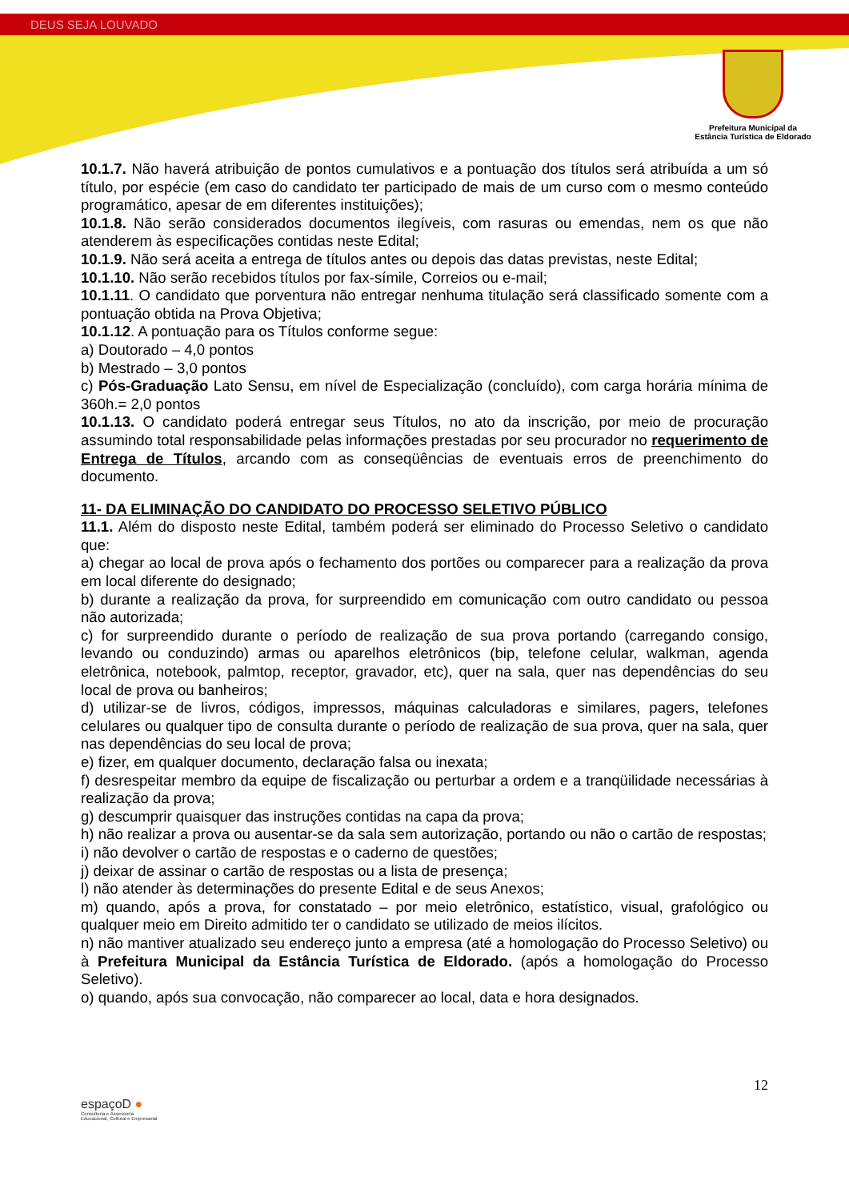DEUS SEJA LOUVADO
Prefeitura Municipal da
Estância Turística de Eldorado
10.1.7. Não haverá atribuição de pontos cumulativos e a pontuação dos títulos será atribuída a um só título, por espécie (em caso do candidato ter participado de mais de um curso com o mesmo conteúdo programático, apesar de em diferentes instituições);
10.1.8. Não serão considerados documentos ilegíveis, com rasuras ou emendas, nem os que não atenderem às especificações contidas neste Edital;
10.1.9. Não será aceita a entrega de títulos antes ou depois das datas previstas, neste Edital;
10.1.10. Não serão recebidos títulos por fax-símile, Correios ou e-mail;
10.1.11. O candidato que porventura não entregar nenhuma titulação será classificado somente com a pontuação obtida na Prova Objetiva;
10.1.12. A pontuação para os Títulos conforme segue:
a) Doutorado – 4,0 pontos
b) Mestrado – 3,0 pontos
c) Pós-Graduação Lato Sensu, em nível de Especialização (concluído), com carga horária mínima de 360h.= 2,0 pontos
10.1.13. O candidato poderá entregar seus Títulos, no ato da inscrição, por meio de procuração assumindo total responsabilidade pelas informações prestadas por seu procurador no requerimento de Entrega de Títulos, arcando com as conseqüências de eventuais erros de preenchimento do documento.
11- DA ELIMINAÇÃO DO CANDIDATO DO PROCESSO SELETIVO PÚBLICO
11.1. Além do disposto neste Edital, também poderá ser eliminado do Processo Seletivo o candidato que:
a) chegar ao local de prova após o fechamento dos portões ou comparecer para a realização da prova em local diferente do designado;
b) durante a realização da prova, for surpreendido em comunicação com outro candidato ou pessoa não autorizada;
c) for surpreendido durante o período de realização de sua prova portando (carregando consigo, levando ou conduzindo) armas ou aparelhos eletrônicos (bip, telefone celular, walkman, agenda eletrônica, notebook, palmtop, receptor, gravador, etc), quer na sala, quer nas dependências do seu local de prova ou banheiros;
d) utilizar-se de livros, códigos, impressos, máquinas calculadoras e similares, pagers, telefones celulares ou qualquer tipo de consulta durante o período de realização de sua prova, quer na sala, quer nas dependências do seu local de prova;
e) fizer, em qualquer documento, declaração falsa ou inexata;
f) desrespeitar membro da equipe de fiscalização ou perturbar a ordem e a tranqüilidade necessárias à realização da prova;
g) descumprir quaisquer das instruções contidas na capa da prova;
h) não realizar a prova ou ausentar-se da sala sem autorização, portando ou não o cartão de respostas;
i) não devolver o cartão de respostas e o caderno de questões;
j) deixar de assinar o cartão de respostas ou a lista de presença;
l) não atender às determinações do presente Edital e de seus Anexos;
m) quando, após a prova, for constatado – por meio eletrônico, estatístico, visual, grafológico ou qualquer meio em Direito admitido ter o candidato se utilizado de meios ilícitos.
n) não mantiver atualizado seu endereço junto a empresa (até a homologação do Processo Seletivo) ou à Prefeitura Municipal da Estância Turística de Eldorado. (após a homologação do Processo Seletivo).
o) quando, após sua convocação, não comparecer ao local, data e hora designados.
12
espaçoD ●
Consultoria e Assessoria
Educacional, Cultural e Empresarial